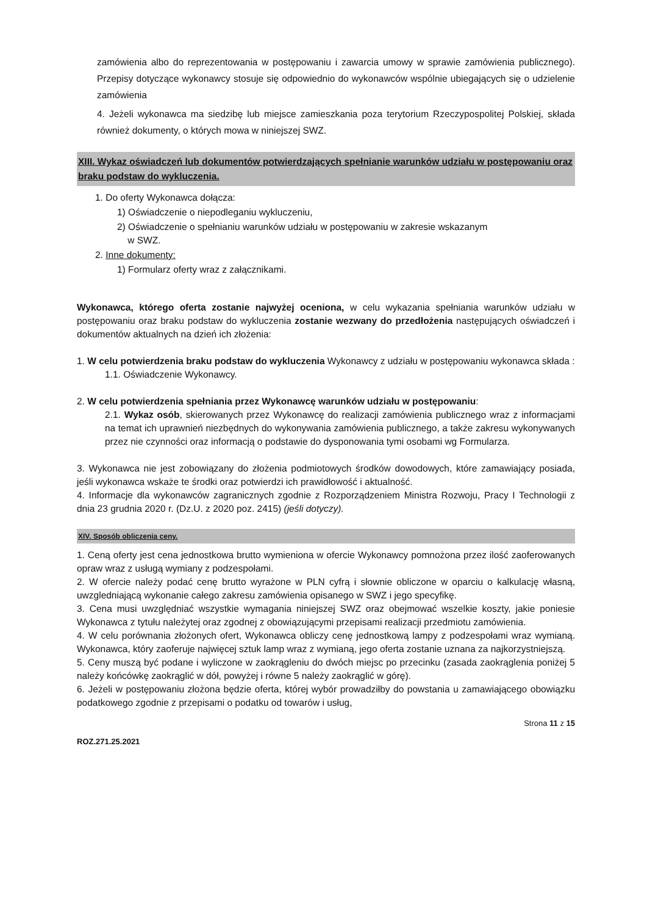zamówienia albo do reprezentowania w postępowaniu i zawarcia umowy w sprawie zamówienia publicznego). Przepisy dotyczące wykonawcy stosuje się odpowiednio do wykonawców wspólnie ubiegających się o udzielenie zamówienia
4. Jeżeli wykonawca ma siedzibę lub miejsce zamieszkania poza terytorium Rzeczypospolitej Polskiej, składa również dokumenty, o których mowa w niniejszej SWZ.
XIII. Wykaz oświadczeń lub dokumentów potwierdzających spełnianie warunków udziału w postępowaniu oraz braku podstaw do wykluczenia.
1. Do oferty Wykonawca dołącza:
1) Oświadczenie o niepodleganiu wykluczeniu,
2) Oświadczenie o spełnianiu warunków udziału w postępowaniu w zakresie wskazanym
w SWZ.
2. Inne dokumenty:
1) Formularz oferty wraz z załącznikami.
Wykonawca, którego oferta zostanie najwyżej oceniona, w celu wykazania spełniania warunków udziału w postępowaniu oraz braku podstaw do wykluczenia zostanie wezwany do przedłożenia następujących oświadczeń i dokumentów aktualnych na dzień ich złożenia:
1. W celu potwierdzenia braku podstaw do wykluczenia Wykonawcy z udziału w postępowaniu wykonawca składa :
1.1. Oświadczenie Wykonawcy.
2. W celu potwierdzenia spełniania przez Wykonawcę warunków udziału w postępowaniu:
2.1. Wykaz osób, skierowanych przez Wykonawcę do realizacji zamówienia publicznego wraz z informacjami na temat ich uprawnień niezbędnych do wykonywania zamówienia publicznego, a także zakresu wykonywanych przez nie czynności oraz informacją o podstawie do dysponowania tymi osobami wg Formularza.
3. Wykonawca nie jest zobowiązany do złożenia podmiotowych środków dowodowych, które zamawiający posiada, jeśli wykonawca wskaże te środki oraz potwierdzi ich prawidłowość i aktualność.
4. Informacje dla wykonawców zagranicznych zgodnie z Rozporządzeniem Ministra Rozwoju, Pracy I Technologii z dnia 23 grudnia 2020 r. (Dz.U. z 2020 poz. 2415) (jeśli dotyczy).
XIV. Sposób obliczenia ceny.
1. Ceną oferty jest cena jednostkowa brutto wymieniona w ofercie Wykonawcy pomnożona przez ilość zaoferowanych opraw wraz z usługą wymiany z podzespołami.
2. W ofercie należy podać cenę brutto wyrażone w PLN cyfrą i słownie obliczone w oparciu o kalkulację własną, uwzgledniającą wykonanie całego zakresu zamówienia opisanego w SWZ i jego specyfikę.
3. Cena musi uwzględniać wszystkie wymagania niniejszej SWZ oraz obejmować wszelkie koszty, jakie poniesie Wykonawca z tytułu należytej oraz zgodnej z obowiązującymi przepisami realizacji przedmiotu zamówienia.
4. W celu porównania złożonych ofert, Wykonawca obliczy cenę jednostkową lampy z podzespołami wraz wymianą. Wykonawca, który zaoferuje najwięcej sztuk lamp wraz z wymianą, jego oferta zostanie uznana za najkorzystniejszą.
5. Ceny muszą być podane i wyliczone w zaokrągleniu do dwóch miejsc po przecinku (zasada zaokrąglenia poniżej 5 należy końcówkę zaokrąglić w dół, powyżej i równe 5 należy zaokrąglić w górę).
6. Jeżeli w postępowaniu złożona będzie oferta, której wybór prowadziłby do powstania u zamawiającego obowiązku podatkowego zgodnie z przepisami o podatku od towarów i usług,
Strona 11 z 15
ROZ.271.25.2021